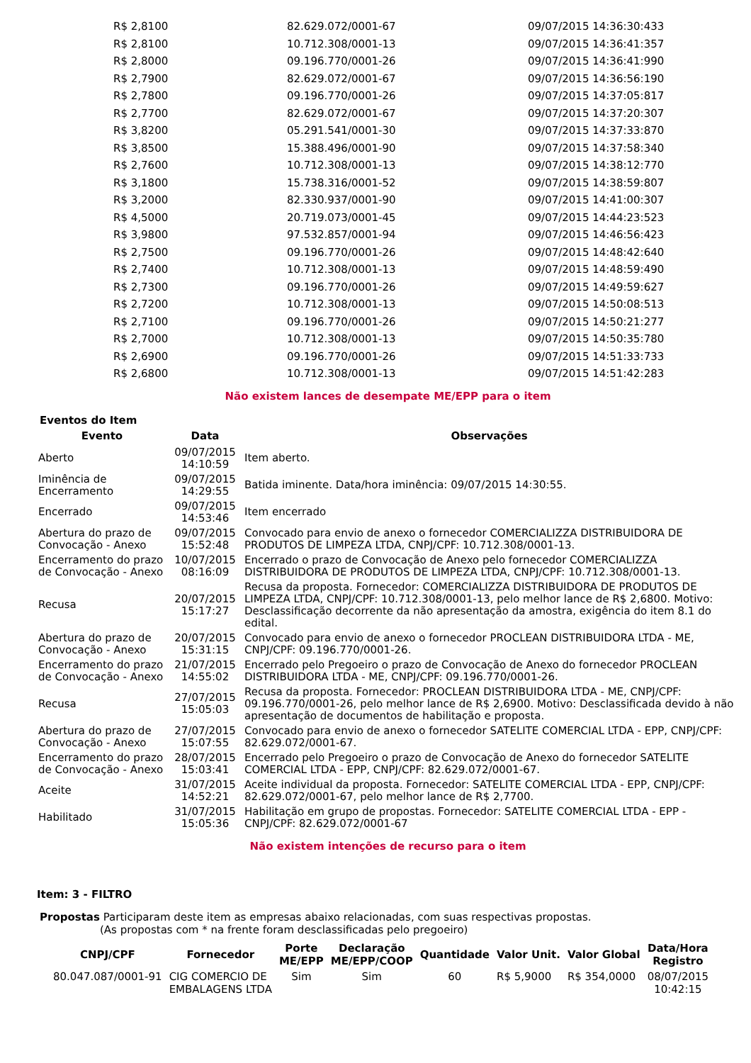| R$ 2,8100 | 82.629.072/0001-67 | 09/07/2015 14:36:30:433 |
| R$ 2,8100 | 10.712.308/0001-13 | 09/07/2015 14:36:41:357 |
| R$ 2,8000 | 09.196.770/0001-26 | 09/07/2015 14:36:41:990 |
| R$ 2,7900 | 82.629.072/0001-67 | 09/07/2015 14:36:56:190 |
| R$ 2,7800 | 09.196.770/0001-26 | 09/07/2015 14:37:05:817 |
| R$ 2,7700 | 82.629.072/0001-67 | 09/07/2015 14:37:20:307 |
| R$ 3,8200 | 05.291.541/0001-30 | 09/07/2015 14:37:33:870 |
| R$ 3,8500 | 15.388.496/0001-90 | 09/07/2015 14:37:58:340 |
| R$ 2,7600 | 10.712.308/0001-13 | 09/07/2015 14:38:12:770 |
| R$ 3,1800 | 15.738.316/0001-52 | 09/07/2015 14:38:59:807 |
| R$ 3,2000 | 82.330.937/0001-90 | 09/07/2015 14:41:00:307 |
| R$ 4,5000 | 20.719.073/0001-45 | 09/07/2015 14:44:23:523 |
| R$ 3,9800 | 97.532.857/0001-94 | 09/07/2015 14:46:56:423 |
| R$ 2,7500 | 09.196.770/0001-26 | 09/07/2015 14:48:42:640 |
| R$ 2,7400 | 10.712.308/0001-13 | 09/07/2015 14:48:59:490 |
| R$ 2,7300 | 09.196.770/0001-26 | 09/07/2015 14:49:59:627 |
| R$ 2,7200 | 10.712.308/0001-13 | 09/07/2015 14:50:08:513 |
| R$ 2,7100 | 09.196.770/0001-26 | 09/07/2015 14:50:21:277 |
| R$ 2,7000 | 10.712.308/0001-13 | 09/07/2015 14:50:35:780 |
| R$ 2,6900 | 09.196.770/0001-26 | 09/07/2015 14:51:33:733 |
| R$ 2,6800 | 10.712.308/0001-13 | 09/07/2015 14:51:42:283 |
Não existem lances de desempate ME/EPP para o item
Eventos do Item
| Evento | Data | Observações |
| --- | --- | --- |
| Aberto | 09/07/2015 14:10:59 | Item aberto. |
| Iminência de Encerramento | 09/07/2015 14:29:55 | Batida iminente. Data/hora iminência: 09/07/2015 14:30:55. |
| Encerrado | 09/07/2015 14:53:46 | Item encerrado |
| Abertura do prazo de Convocação - Anexo | 09/07/2015 15:52:48 | Convocado para envio de anexo o fornecedor COMERCIALIZZA DISTRIBUIDORA DE PRODUTOS DE LIMPEZA LTDA, CNPJ/CPF: 10.712.308/0001-13. |
| Encerramento do prazo de Convocação - Anexo | 10/07/2015 08:16:09 | Encerrado o prazo de Convocação de Anexo pelo fornecedor COMERCIALIZZA DISTRIBUIDORA DE PRODUTOS DE LIMPEZA LTDA, CNPJ/CPF: 10.712.308/0001-13. |
| Recusa | 20/07/2015 15:17:27 | Recusa da proposta. Fornecedor: COMERCIALIZZA DISTRIBUIDORA DE PRODUTOS DE LIMPEZA LTDA, CNPJ/CPF: 10.712.308/0001-13, pelo melhor lance de R$ 2,6800. Motivo: Desclassificação decorrente da não apresentação da amostra, exigência do item 8.1 do edital. |
| Abertura do prazo de Convocação - Anexo | 20/07/2015 15:31:15 | Convocado para envio de anexo o fornecedor PROCLEAN DISTRIBUIDORA LTDA - ME, CNPJ/CPF: 09.196.770/0001-26. |
| Encerramento do prazo de Convocação - Anexo | 21/07/2015 14:55:02 | Encerrado pelo Pregoeiro o prazo de Convocação de Anexo do fornecedor PROCLEAN DISTRIBUIDORA LTDA - ME, CNPJ/CPF: 09.196.770/0001-26. |
| Recusa | 27/07/2015 15:05:03 | Recusa da proposta. Fornecedor: PROCLEAN DISTRIBUIDORA LTDA - ME, CNPJ/CPF: 09.196.770/0001-26, pelo melhor lance de R$ 2,6900. Motivo: Desclassificada devido à não apresentação de documentos de habilitação e proposta. |
| Abertura do prazo de Convocação - Anexo | 27/07/2015 15:07:55 | Convocado para envio de anexo o fornecedor SATELITE COMERCIAL LTDA - EPP, CNPJ/CPF: 82.629.072/0001-67. |
| Encerramento do prazo de Convocação - Anexo | 28/07/2015 15:03:41 | Encerrado pelo Pregoeiro o prazo de Convocação de Anexo do fornecedor SATELITE COMERCIAL LTDA - EPP, CNPJ/CPF: 82.629.072/0001-67. |
| Aceite | 31/07/2015 14:52:21 | Aceite individual da proposta. Fornecedor: SATELITE COMERCIAL LTDA - EPP, CNPJ/CPF: 82.629.072/0001-67, pelo melhor lance de R$ 2,7700. |
| Habilitado | 31/07/2015 15:05:36 | Habilitação em grupo de propostas. Fornecedor: SATELITE COMERCIAL LTDA - EPP - CNPJ/CPF: 82.629.072/0001-67 |
Não existem intenções de recurso para o item
Item: 3 - FILTRO
Propostas Participaram deste item as empresas abaixo relacionadas, com suas respectivas propostas.
(As propostas com * na frente foram desclassificadas pelo pregoeiro)
| CNPJ/CPF | Fornecedor | Porte ME/EPP | Declaração ME/EPP/COOP | Quantidade | Valor Unit. | Valor Global | Data/Hora Registro |
| --- | --- | --- | --- | --- | --- | --- | --- |
| 80.047.087/0001-91 | CIG COMERCIO DE EMBALAGENS LTDA | Sim | Sim | 60 | R$ 5,9000 | R$ 354,0000 | 08/07/2015 10:42:15 |